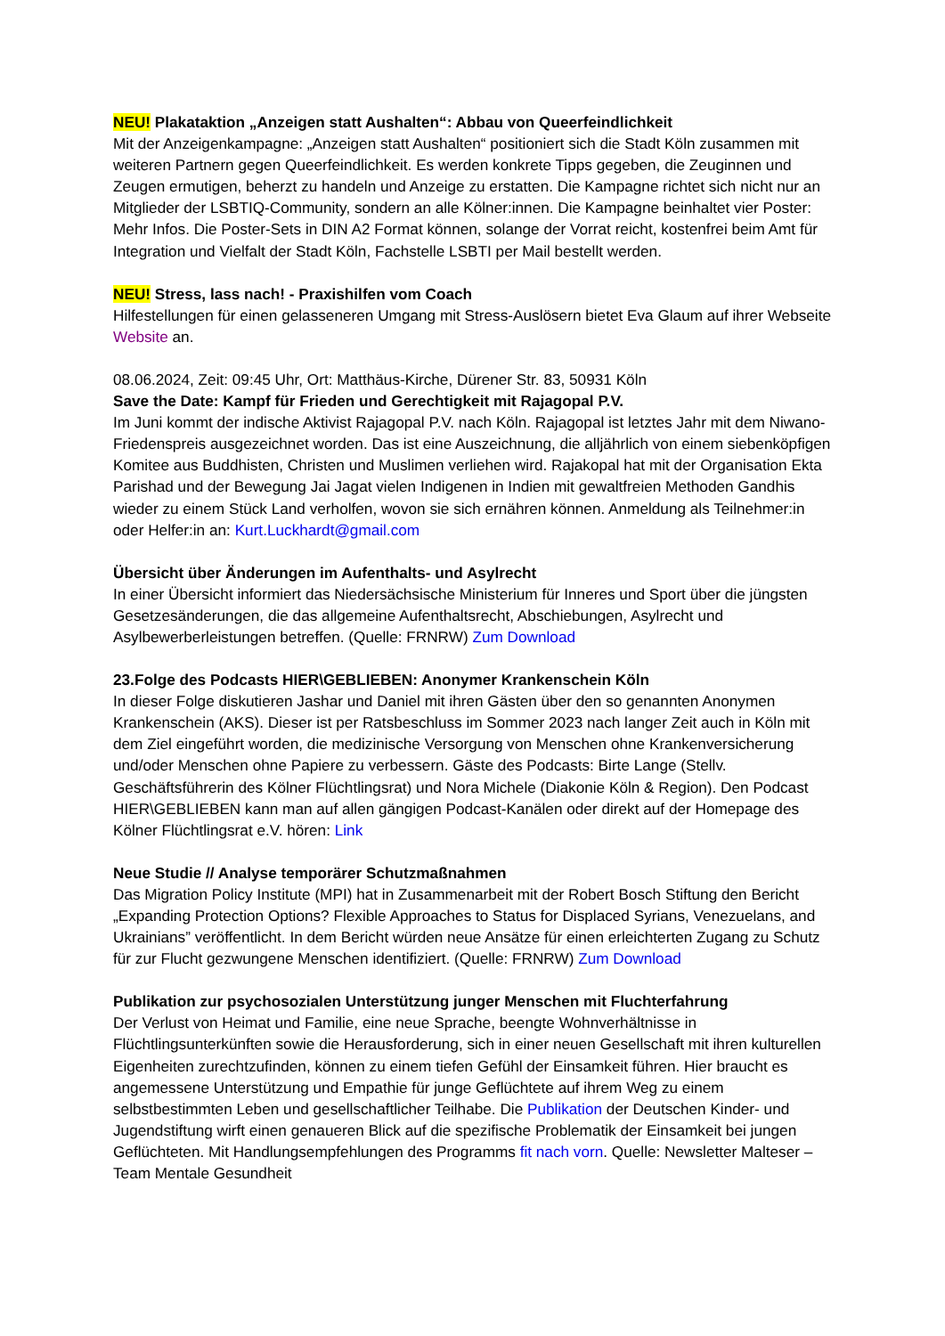NEU! Plakataktion „Anzeigen statt Aushalten“: Abbau von Queerfeindlichkeit
Mit der Anzeigenkampagne: „Anzeigen statt Aushalten“ positioniert sich die Stadt Köln zusammen mit weiteren Partnern gegen Queerfeindlichkeit. Es werden konkrete Tipps gegeben, die Zeuginnen und Zeugen ermutigen, beherzt zu handeln und Anzeige zu erstatten. Die Kampagne richtet sich nicht nur an Mitglieder der LSBTIQ-Community, sondern an alle Kölner:innen. Die Kampagne beinhaltet vier Poster: Mehr Infos. Die Poster-Sets in DIN A2 Format können, solange der Vorrat reicht, kostenfrei beim Amt für Integration und Vielfalt der Stadt Köln, Fachstelle LSBTI per Mail bestellt werden.
NEU! Stress, lass nach! - Praxishilfen vom Coach
Hilfestellungen für einen gelasseneren Umgang mit Stress-Auslösern bietet Eva Glaum auf ihrer Webseite Website an.
08.06.2024, Zeit: 09:45 Uhr, Ort: Matthäus-Kirche, Dürener Str. 83, 50931 Köln
Save the Date: Kampf für Frieden und Gerechtigkeit mit Rajagopal P.V.
Im Juni kommt der indische Aktivist Rajagopal P.V. nach Köln. Rajagopal ist letztes Jahr mit dem Niwano-Friedenspreis ausgezeichnet worden. Das ist eine Auszeichnung, die alljährlich von einem siebenköpfigen Komitee aus Buddhisten, Christen und Muslimen verliehen wird. Rajakopal hat mit der Organisation Ekta Parishad und der Bewegung Jai Jagat vielen Indigenen in Indien mit gewaltfreien Methoden Gandhis wieder zu einem Stück Land verholfen, wovon sie sich ernähren können. Anmeldung als Teilnehmer:in oder Helfer:in an: Kurt.Luckhardt@gmail.com
Übersicht über Änderungen im Aufenthalts- und Asylrecht
In einer Übersicht informiert das Niedersächsische Ministerium für Inneres und Sport über die jüngsten Gesetzesänderungen, die das allgemeine Aufenthaltsrecht, Abschiebungen, Asylrecht und Asylbewerberleistungen betreffen. (Quelle: FRNRW) Zum Download
23.Folge des Podcasts HIER\GEBLIEBEN: Anonymer Krankenschein Köln
In dieser Folge diskutieren Jashar und Daniel mit ihren Gästen über den so genannten Anonymen Krankenschein (AKS). Dieser ist per Ratsbeschluss im Sommer 2023 nach langer Zeit auch in Köln mit dem Ziel eingeführt worden, die medizinische Versorgung von Menschen ohne Krankenversicherung und/oder Menschen ohne Papiere zu verbessern. Gäste des Podcasts: Birte Lange (Stellv. Geschäftsführerin des Kölner Flüchtlingsrat) und Nora Michele (Diakonie Köln & Region). Den Podcast HIER\GEBLIEBEN kann man auf allen gängigen Podcast-Kanälen oder direkt auf der Homepage des Kölner Flüchtlingsrat e.V. hören: Link
Neue Studie // Analyse temporärer Schutzmaßnahmen
Das Migration Policy Institute (MPI) hat in Zusammenarbeit mit der Robert Bosch Stiftung den Bericht „Expanding Protection Options? Flexible Approaches to Status for Displaced Syrians, Venezuelans, and Ukrainians” veröffentlicht. In dem Bericht würden neue Ansätze für einen erleichterten Zugang zu Schutz für zur Flucht gezwungene Menschen identifiziert. (Quelle: FRNRW) Zum Download
Publikation zur psychosozialen Unterstützung junger Menschen mit Fluchterfahrung
Der Verlust von Heimat und Familie, eine neue Sprache, beengte Wohnverhältnisse in Flüchtlingsunterkünften sowie die Herausforderung, sich in einer neuen Gesellschaft mit ihren kulturellen Eigenheiten zurechtzufinden, können zu einem tiefen Gefühl der Einsamkeit führen. Hier braucht es angemessene Unterstützung und Empathie für junge Geflüchtete auf ihrem Weg zu einem selbstbestimmten Leben und gesellschaftlicher Teilhabe. Die Publikation der Deutschen Kinder- und Jugendstiftung wirft einen genaueren Blick auf die spezifische Problematik der Einsamkeit bei jungen Geflüchteten. Mit Handlungsempfehlungen des Programms fit nach vorn. Quelle: Newsletter Malteser – Team Mentale Gesundheit